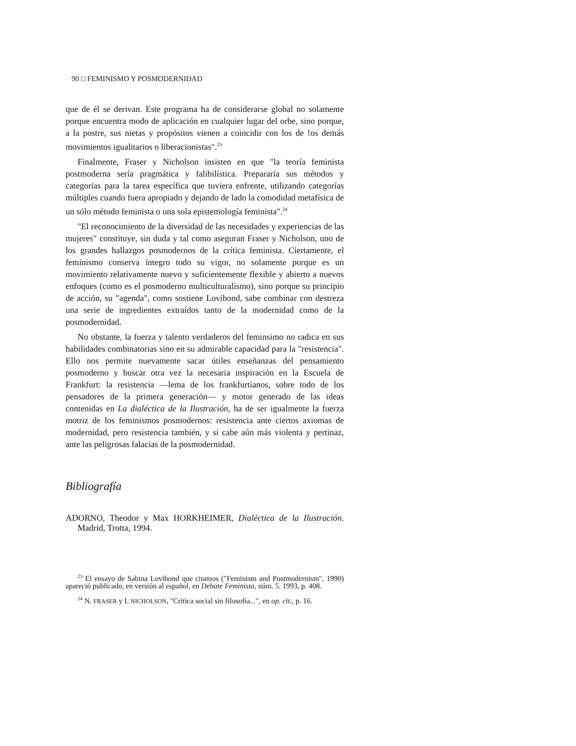90 □ FEMINISMO Y POSMODERNIDAD
que de él se derivan. Este programa ha de considerarse global no solamente porque encuentra modo de aplicación en cualquier lugar del orbe, sino porque, a la postre, sus nietas y propósitos vienen a coincidir con los de !os demás movimientos igualitarios o liberacionistas".<sup>23</sup>
Finalmente, Fraser y Nicholson insisten en que "la teoría feminista postmoderna sería pragmática y falibilística. Prepararía sus métodos y categorías para la tarea específica que tuviera enfrente, utilizando categorías múltiples cuando fuera apropiado y dejando de lado la comodidad metafísica de un sólo método feminista o una sola epistemología feminista".<sup>24</sup>
"El reconocimiento de la diversidad de las necesidades y experiencias de las mujeres" constituye, sin duda y tal como aseguran Fraser y Nicholson, uno de los grandes hallazgos posmodernos de la crítica feminista. Ciertamente, el feminismo conserva íntegro todo su vigor, no solamente porque es un movimiento relativamente nuevo y suficientemente flexible y abierto a nuevos enfoques (como es el posmoderno multiculturalismo), sino porque su principio de acción, su "agenda", como sostiene Lovibond, sabe combinar con destreza una serie de ingredientes extraídos tanto de la modernidad como de la posmodernidad.
No obstante, la fuerza y talento verdaderos del feminsimo no radica en sus habilidades combinatorias sino en su admirable capacidad para la "resistencia". Ello nos permite nuevamente sacar útiles enseñanzas del pensamiento posmoderno y buscar otra vez la necesaria inspiración en la Escuela de Frankfurt: la resistencia —lema de los frankfurtianos, sobre todo de los pensadores de la primera generación— y motor generado de las ideas contenidas en La dialéctica de la Ilustración, ha de ser igualmente la fuerza motriz de los feminismos posmodernos: resistencia ante ciertos axiomas de modernidad, pero resistencia también, y si cabe aún más violenta y pertinaz, ante las peligrosas falacias de la posmodernidad.
Bibliografía
ADORNO, Theodor y Max HORKHEIMER, Dialéctica de la Ilustración. Madrid, Trotta, 1994.
<sup>23</sup> El ensayo de Sabina Lovibond que citamos ("Feminism and Postmodernism", 1990) apareció publicado, en versión al español, en Debate Feminista, núm. 5. 1993, p. 408.
<sup>24</sup> N. FRASER y L NICHOLSON, "Critica social sin filosofía...", en op. cit., p. 16.